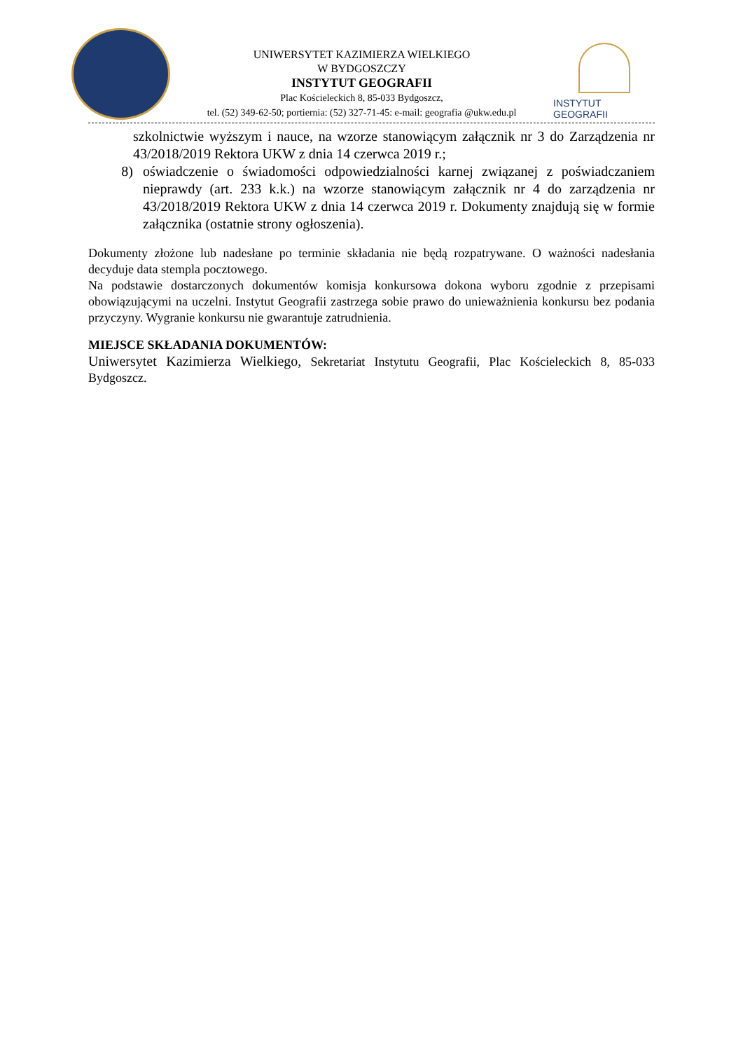UNIWERSYTET KAZIMIERZA WIELKIEGO
W BYDGOSZCZY
INSTYTUT GEOGRAFII
Plac Kościeleckich 8, 85-033 Bydgoszcz,
tel. (52) 349-62-50; portiernia: (52) 327-71-45: e-mail: geografia @ukw.edu.pl
INSTYTUT GEOGRAFII
szkolnictwie wyższym i nauce, na wzorze stanowiącym załącznik nr 3 do Zarządzenia nr 43/2018/2019 Rektora UKW z dnia 14 czerwca 2019 r.;
8) oświadczenie o świadomości odpowiedzialności karnej związanej z poświadczaniem nieprawdy (art. 233 k.k.) na wzorze stanowiącym załącznik nr 4 do zarządzenia nr 43/2018/2019 Rektora UKW z dnia 14 czerwca 2019 r. Dokumenty znajdują się w formie załącznika (ostatnie strony ogłoszenia).
Dokumenty złożone lub nadesłane po terminie składania nie będą rozpatrywane. O ważności nadesłania decyduje data stempla pocztowego.
Na podstawie dostarczonych dokumentów komisja konkursowa dokona wyboru zgodnie z przepisami obowiązującymi na uczelni. Instytut Geografii zastrzega sobie prawo do unieważnienia konkursu bez podania przyczyny. Wygranie konkursu nie gwarantuje zatrudnienia.
MIEJSCE SKŁADANIA DOKUMENTÓW:
Uniwersytet Kazimierza Wielkiego, Sekretariat Instytutu Geografii, Plac Kościeleckich 8, 85-033 Bydgoszcz.